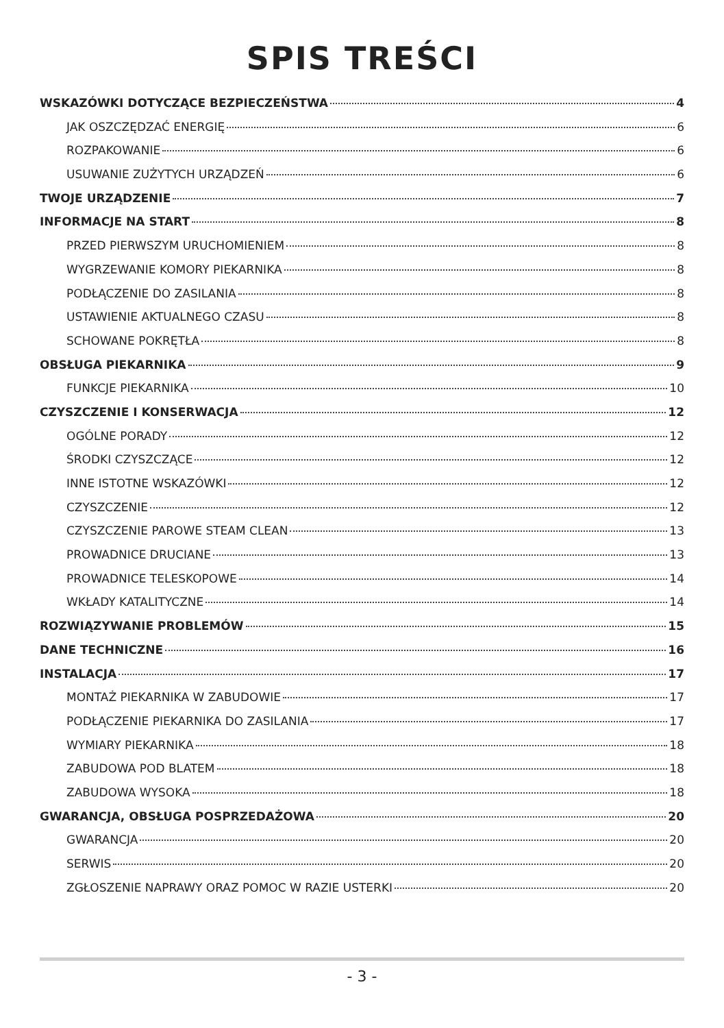SPIS TREŚCI
WSKAZÓWKI DOTYCZĄCE BEZPIECZEŃSTWA 4
JAK OSZCZĘDZAĆ ENERGIĘ 6
ROZPAKOWANIE 6
USUWANIE ZUŻYTYCH URZĄDZEŃ 6
TWOJE URZĄDZENIE 7
INFORMACJE NA START 8
PRZED PIERWSZYM URUCHOMIENIEM 8
WYGRZEWANIE KOMORY PIEKARNIKA 8
PODŁĄCZENIE DO ZASILANIA 8
USTAWIENIE AKTUALNEGO CZASU 8
SCHOWANE POKRĘTŁA 8
OBSŁUGA PIEKARNIKA 9
FUNKCJE PIEKARNIKA 10
CZYSZCZENIE I KONSERWACJA 12
OGÓLNE PORADY 12
ŚRODKI CZYSZCZĄCE 12
INNE ISTOTNE WSKAZÓWKI 12
CZYSZCZENIE 12
CZYSZCZENIE PAROWE STEAM CLEAN 13
PROWADNICE DRUCIANE 13
PROWADNICE TELESKOPOWE 14
WKŁADY KATALITYCZNE 14
ROZWIĄZYWANIE PROBLEMÓW 15
DANE TECHNICZNE 16
INSTALACJA 17
MONTAŻ PIEKARNIKA W ZABUDOWIE 17
PODŁĄCZENIE PIEKARNIKA DO ZASILANIA 17
WYMIARY PIEKARNIKA 18
ZABUDOWA POD BLATEM 18
ZABUDOWA WYSOKA 18
GWARANCJA, OBSŁUGA POSPRZEDAŻOWA 20
GWARANCJA 20
SERWIS 20
ZGŁOSZENIE NAPRAWY ORAZ POMOC W RAZIE USTERKI 20
- 3 -